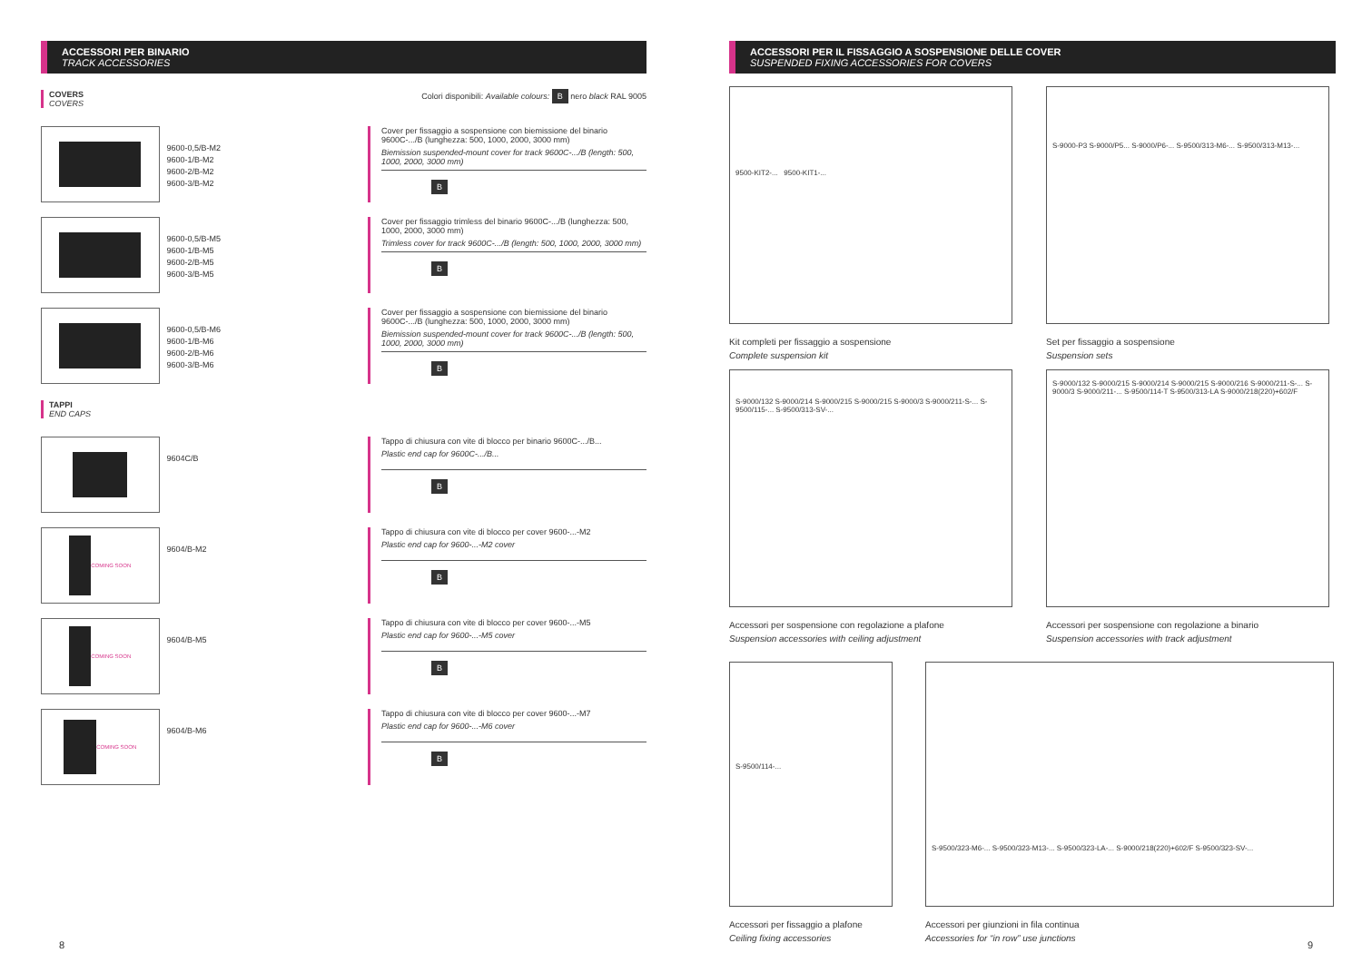ACCESSORI PER BINARIO
TRACK ACCESSORIES
COVERS
COVERS
Colori disponibili: Available colours: B nero black RAL 9005
9600-0,5/B-M2
9600-1/B-M2
9600-2/B-M2
9600-3/B-M2
Cover per fissaggio a sospensione con biemissione del binario 9600C-.../B (lunghezza: 500, 1000, 2000, 3000 mm)
Biemission suspended-mount cover for track 9600C-.../B (length: 500, 1000, 2000, 3000 mm)
B
9600-0,5/B-M5
9600-1/B-M5
9600-2/B-M5
9600-3/B-M5
Cover per fissaggio trimless del binario 9600C-.../B (lunghezza: 500, 1000, 2000, 3000 mm)
Trimless cover for track 9600C-.../B (length: 500, 1000, 2000, 3000 mm)
B
9600-0,5/B-M6
9600-1/B-M6
9600-2/B-M6
9600-3/B-M6
Cover per fissaggio a sospensione con biemissione del binario 9600C-.../B (lunghezza: 500, 1000, 2000, 3000 mm)
Biemission suspended-mount cover for track 9600C-.../B (length: 500, 1000, 2000, 3000 mm)
B
TAPPI
END CAPS
9604C/B
Tappo di chiusura con vite di blocco per binario 9600C-.../B...
Plastic end cap for 9600C-.../B...
B
COMING SOON
9604/B-M2
Tappo di chiusura con vite di blocco per cover 9600-...-M2
Plastic end cap for 9600-...-M2 cover
B
COMING SOON
9604/B-M5
Tappo di chiusura con vite di blocco per cover 9600-...-M5
Plastic end cap for 9600-...-M5 cover
B
COMING SOON
9604/B-M6
Tappo di chiusura con vite di blocco per cover 9600-...-M7
Plastic end cap for 9600-...-M6 cover
B
8
ACCESSORI PER IL FISSAGGIO A SOSPENSIONE DELLE COVER
SUSPENDED FIXING ACCESSORIES FOR COVERS
9500-KIT2-... 9500-KIT1-...
Kit completi per fissaggio a sospensione
Complete suspension kit
S-9000-P3 S-9000/P5... S-9000/P6-... S-9500/313-M6-... S-9500/313-M13-...
Set per fissaggio a sospensione
Suspension sets
S-9000/132 S-9000/214 S-9000/215 S-9000/215 S-9000/3 S-9000/211-S-... S-9500/115-... S-9500/313-SV-...
Accessori per sospensione con regolazione a plafone
Suspension accessories with ceiling adjustment
S-9000/132 S-9000/215 S-9000/214 S-9000/215 S-9000/216 S-9000/211-S-... S-9000/3 S-9000/211-... S-9500/114-T S-9500/313-LA S-9000/218(220)+602/F
Accessori per sospensione con regolazione a binario
Suspension accessories with track adjustment
S-9500/114-...
Accessori per fissaggio a plafone
Ceiling fixing accessories
S-9500/323-M6-... S-9500/323-M13-... S-9500/323-LA-... S-9000/218(220)+602/F S-9500/323-SV-...
Accessori per giunzioni in fila continua
Accessories for “in row” use junctions
9